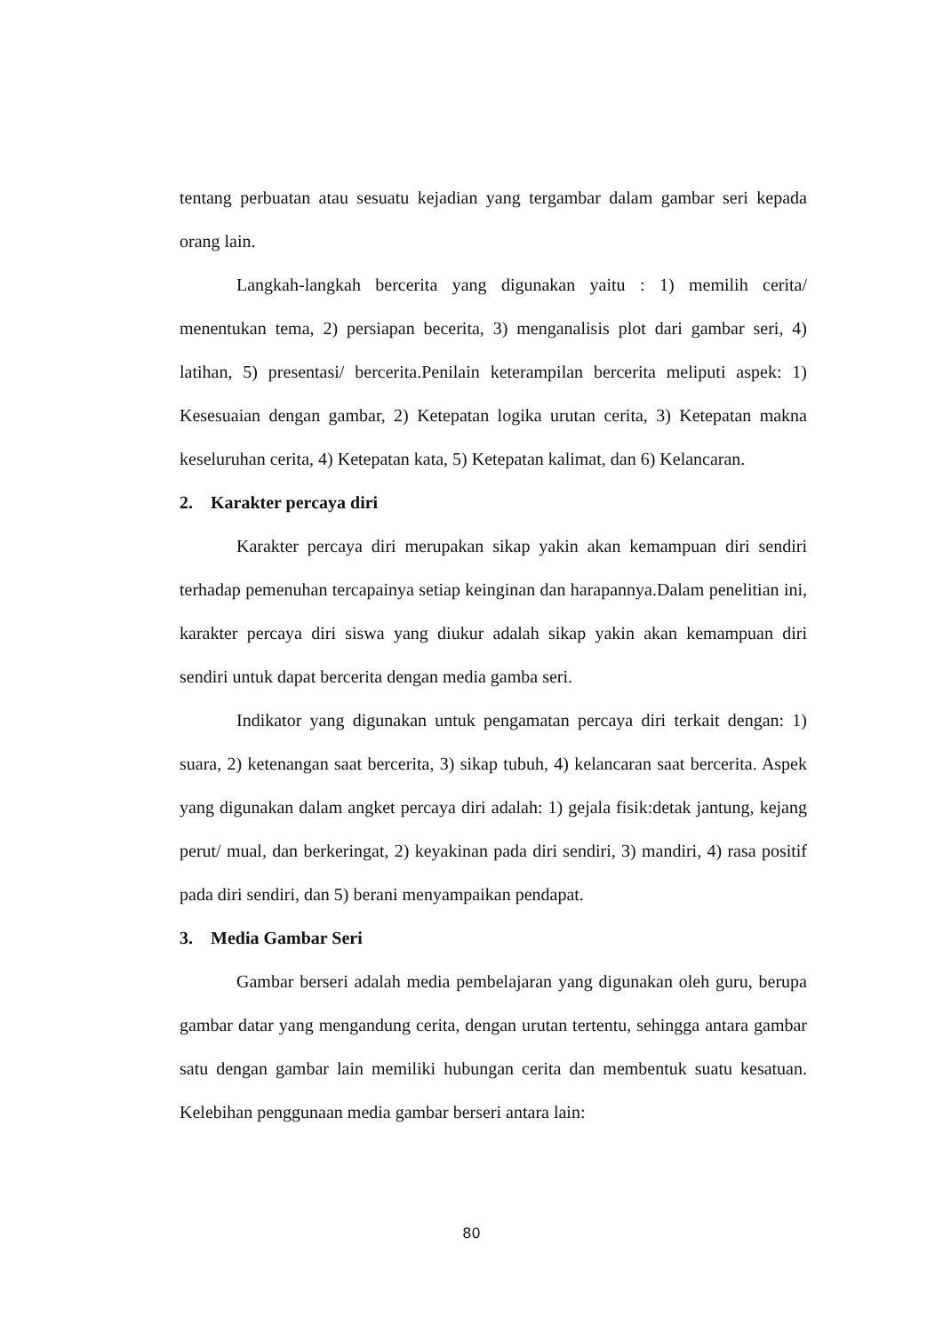tentang perbuatan atau sesuatu kejadian yang tergambar dalam gambar seri kepada orang lain.
Langkah-langkah bercerita yang digunakan yaitu : 1) memilih cerita/ menentukan tema, 2) persiapan becerita, 3) menganalisis plot dari gambar seri, 4) latihan, 5) presentasi/ bercerita.Penilain keterampilan bercerita meliputi aspek: 1) Kesesuaian dengan gambar, 2) Ketepatan logika urutan cerita, 3) Ketepatan makna keseluruhan cerita, 4) Ketepatan kata, 5) Ketepatan kalimat, dan 6) Kelancaran.
2. Karakter percaya diri
Karakter percaya diri merupakan sikap yakin akan kemampuan diri sendiri terhadap pemenuhan tercapainya setiap keinginan dan harapannya.Dalam penelitian ini, karakter percaya diri siswa yang diukur adalah sikap yakin akan kemampuan diri sendiri untuk dapat bercerita dengan media gamba seri.
Indikator yang digunakan untuk pengamatan percaya diri terkait dengan: 1) suara, 2) ketenangan saat bercerita, 3) sikap tubuh, 4) kelancaran saat bercerita. Aspek yang digunakan dalam angket percaya diri adalah: 1) gejala fisik:detak jantung, kejang perut/ mual, dan berkeringat, 2) keyakinan pada diri sendiri, 3) mandiri, 4) rasa positif pada diri sendiri, dan 5) berani menyampaikan pendapat.
3. Media Gambar Seri
Gambar berseri adalah media pembelajaran yang digunakan oleh guru, berupa gambar datar yang mengandung cerita, dengan urutan tertentu, sehingga antara gambar satu dengan gambar lain memiliki hubungan cerita dan membentuk suatu kesatuan. Kelebihan penggunaan media gambar berseri antara lain:
80